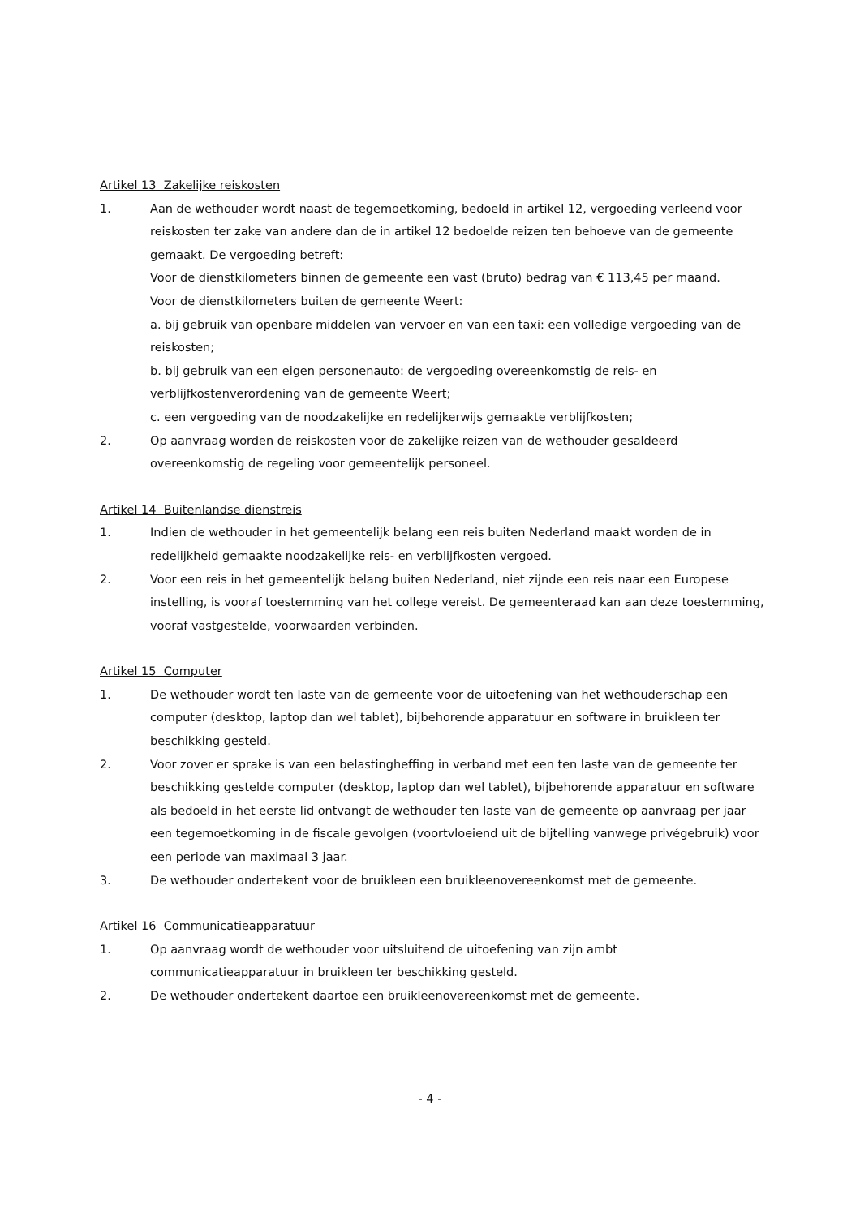Artikel 13 Zakelijke reiskosten
1. Aan de wethouder wordt naast de tegemoetkoming, bedoeld in artikel 12, vergoeding verleend voor reiskosten ter zake van andere dan de in artikel 12 bedoelde reizen ten behoeve van de gemeente gemaakt. De vergoeding betreft:
Voor de dienstkilometers binnen de gemeente een vast (bruto) bedrag van € 113,45 per maand.
Voor de dienstkilometers buiten de gemeente Weert:
a. bij gebruik van openbare middelen van vervoer en van een taxi: een volledige vergoeding van de reiskosten;
b. bij gebruik van een eigen personenauto: de vergoeding overeenkomstig de reis- en verblijfkostenverordening van de gemeente Weert;
c. een vergoeding van de noodzakelijke en redelijkerwijs gemaakte verblijfkosten;
2. Op aanvraag worden de reiskosten voor de zakelijke reizen van de wethouder gesaldeerd overeenkomstig de regeling voor gemeentelijk personeel.
Artikel 14 Buitenlandse dienstreis
1. Indien de wethouder in het gemeentelijk belang een reis buiten Nederland maakt worden de in redelijkheid gemaakte noodzakelijke reis- en verblijfkosten vergoed.
2. Voor een reis in het gemeentelijk belang buiten Nederland, niet zijnde een reis naar een Europese instelling, is vooraf toestemming van het college vereist. De gemeenteraad kan aan deze toestemming, vooraf vastgestelde, voorwaarden verbinden.
Artikel 15 Computer
1. De wethouder wordt ten laste van de gemeente voor de uitoefening van het wethouderschap een computer (desktop, laptop dan wel tablet), bijbehorende apparatuur en software in bruikleen ter beschikking gesteld.
2. Voor zover er sprake is van een belastingheffing in verband met een ten laste van de gemeente ter beschikking gestelde computer (desktop, laptop dan wel tablet), bijbehorende apparatuur en software als bedoeld in het eerste lid ontvangt de wethouder ten laste van de gemeente op aanvraag per jaar een tegemoetkoming in de fiscale gevolgen (voortvloeiend uit de bijtelling vanwege privégebruik) voor een periode van maximaal 3 jaar.
3. De wethouder ondertekent voor de bruikleen een bruikleenovereenkomst met de gemeente.
Artikel 16 Communicatieapparatuur
1. Op aanvraag wordt de wethouder voor uitsluitend de uitoefening van zijn ambt communicatieapparatuur in bruikleen ter beschikking gesteld.
2. De wethouder ondertekent daartoe een bruikleenovereenkomst met de gemeente.
- 4 -